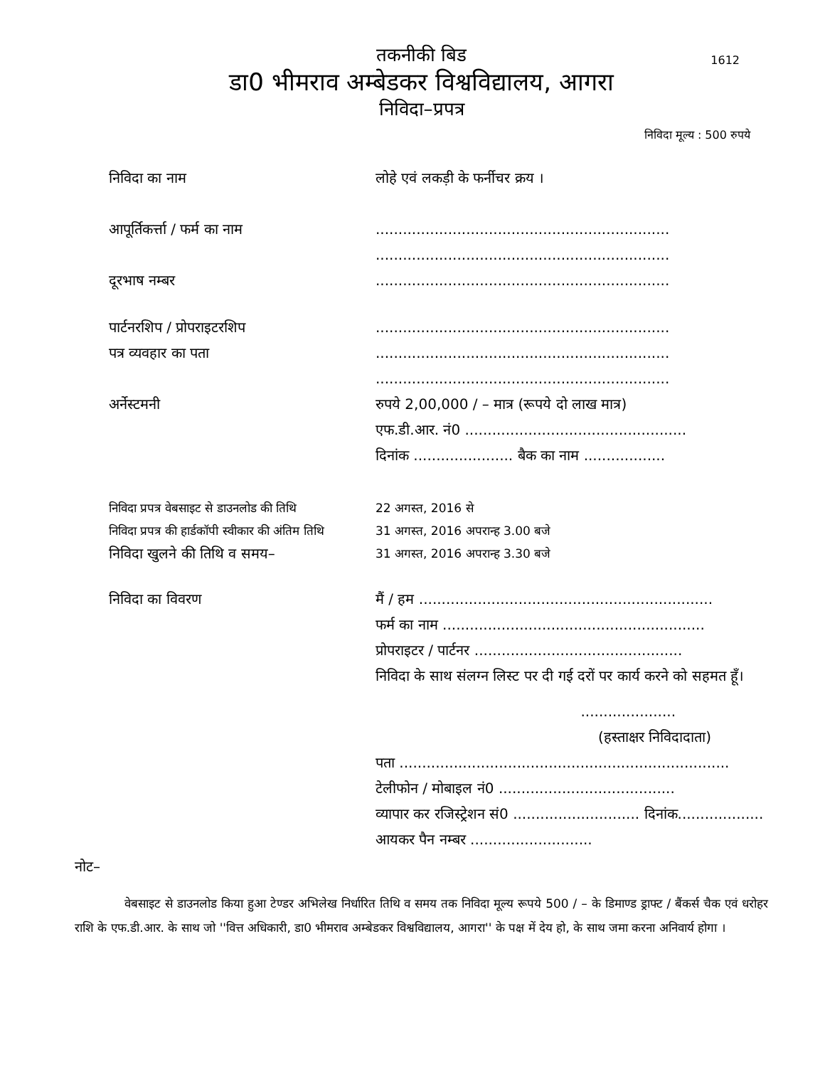1612
तकनीकी बिड
डा0 भीमराव अम्बेडकर विश्वविद्यालय, आगरा
निविदा–प्रपत्र
निविदा मूल्य : 500 रुपये
निविदा का नाम लोहे एवं लकड़ी के फर्नीचर क्रय ।
आपूर्तिकर्त्ता / फर्म का नाम .................................................................
.................................................................
दूरभाष नम्बर .................................................................
पार्टनरशिप / प्रोपराइटरशिप
पत्र व्यवहार का पता
.................................................................
.................................................................
.................................................................
अर्नेस्टमनी रुपये 2,00,000 / – मात्र (रूपये दो लाख मात्र)
एफ.डी.आर. नं0 .................................................
दिनांक ...................... बैक का नाम ..................
निविदा प्रपत्र वेबसाइट से डाउनलोड की तिथि
22 अगस्त, 2016 से
निविदा प्रपत्र की हार्डकॉपी स्वीकार की अंतिम तिथि
31 अगस्त, 2016 अपरान्ह 3.00 बजे
निविदा खुलने की तिथि व समय–
31 अगस्त, 2016 अपरान्ह 3.30 बजे
निविदा का विवरण मैं / हम .................................................................
फर्म का नाम ..........................................................
प्रोपराइटर / पार्टनर ..............................................
निविदा के साथ संलग्न लिस्ट पर दी गई दरों पर कार्य करने को सहमत हूँ।
.....................
(हस्ताक्षर निविदादाता)
पता .........................................................................
टेलीफोन / मोबाइल नं0 .......................................
व्यापार कर रजिस्ट्रेशन सं0 ............................ दिनांक...................
आयकर पैन नम्बर ...........................
नोट–
वेबसाइट से डाउनलोड किया हुआ टेण्डर अभिलेख निर्धारित तिथि व समय तक निविदा मूल्य रूपये 500 / – के डिमाण्ड ड्राफ्ट / बैंकर्स चैक एवं धरोहर राशि के एफ.डी.आर. के साथ जो ''वित्त अधिकारी, डा0 भीमराव अम्बेडकर विश्वविद्यालय, आगरा'' के पक्ष में देय हो, के साथ जमा करना अनिवार्य होगा ।